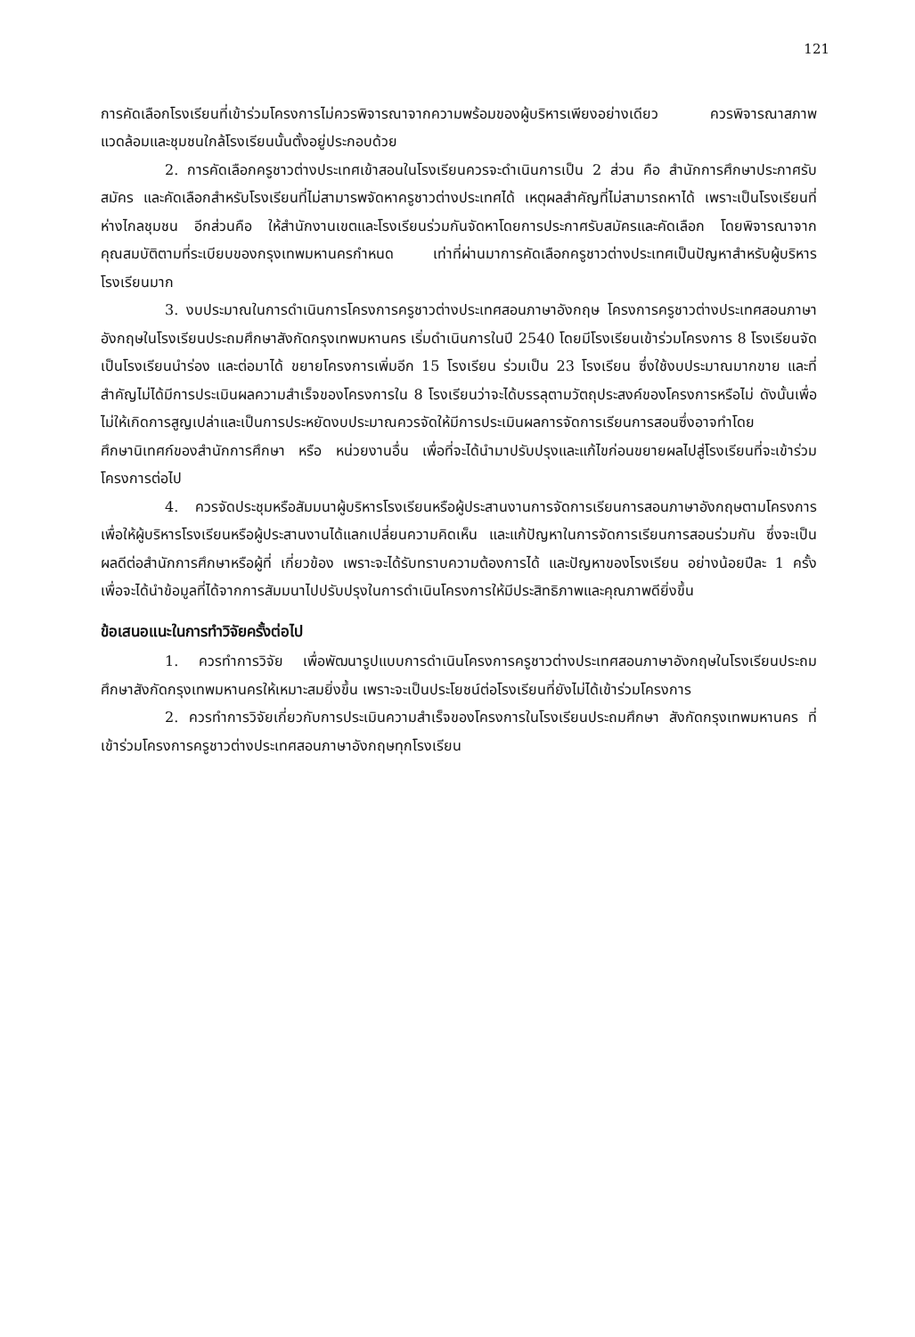121
การคัดเลือกโรงเรียนที่เข้าร่วมโครงการไม่ควรพิจารณาจากความพร้อมของผู้บริหารเพียงอย่างเดียว ควรพิจารณาสภาพแวดล้อมและชุมชนใกล้โรงเรียนนั้นตั้งอยู่ประกอบด้วย
2. การคัดเลือกครูชาวต่างประเทศเข้าสอนในโรงเรียนควรจะดำเนินการเป็น 2 ส่วน คือ สำนักการศึกษาประกาศรับสมัคร และคัดเลือกสำหรับโรงเรียนที่ไม่สามารพจัดหาครูชาวต่างประเทศได้ เหตุผลสำคัญที่ไม่สามารถหาได้ เพราะเป็นโรงเรียนที่ห่างไกลชุมชน อีกส่วนคือ ให้สำนักงานเขตและโรงเรียนร่วมกันจัดหาโดยการประกาศรับสมัครและคัดเลือก โดยพิจารณาจากคุณสมบัติตามที่ระเบียบของกรุงเทพมหานครกำหนด เท่าที่ผ่านมาการคัดเลือกครูชาวต่างประเทศเป็นปัญหาสำหรับผู้บริหารโรงเรียนมาก
3. งบประมาณในการดำเนินการโครงการครูชาวต่างประเทศสอนภาษาอังกฤษ โครงการครูชาวต่างประเทศสอนภาษาอังกฤษในโรงเรียนประถมศึกษาสังกัดกรุงเทพมหานคร เริ่มดำเนินการในปี 2540 โดยมีโรงเรียนเข้าร่วมโครงการ 8 โรงเรียนจัดเป็นโรงเรียนนำร่อง และต่อมาได้ ขยายโครงการเพิ่มอีก 15 โรงเรียน ร่วมเป็น 23 โรงเรียน ซึ่งใช้งบประมาณมากขาย และที่สำคัญไม่ได้มีการประเมินผลความสำเร็จของโครงการใน 8 โรงเรียนว่าจะได้บรรลุตามวัตถุประสงค์ของโครงการหรือไม่ ดังนั้นเพื่อไม่ให้เกิดการสูญเปล่าและเป็นการประหยัดงบประมาณควรจัดให้มีการประเมินผลการจัดการเรียนการสอนซึ่งอาจทำโดยศึกษานิเทศก์ของสำนักการศึกษา หรือ หน่วยงานอื่น เพื่อที่จะได้นำมาปรับปรุงและแก้ไขก่อนขยายผลไปสู่โรงเรียนที่จะเข้าร่วมโครงการต่อไป
4. ควรจัดประชุมหรือสัมมนาผู้บริหารโรงเรียนหรือผู้ประสานงานการจัดการเรียนการสอนภาษาอังกฤษตามโครงการ เพื่อให้ผู้บริหารโรงเรียนหรือผู้ประสานงานได้แลกเปลี่ยนความคิดเห็น และแก้ปัญหาในการจัดการเรียนการสอนร่วมกัน ซึ่งจะเป็นผลดีต่อสำนักการศึกษาหรือผู้ที่ เกี่ยวข้อง เพราะจะได้รับทราบความต้องการได้ และปัญหาของโรงเรียน อย่างน้อยปีละ 1 ครั้ง เพื่อจะได้นำข้อมูลที่ได้จากการสัมมนาไปปรับปรุงในการดำเนินโครงการให้มีประสิทธิภาพและคุณภาพดียิ่งขึ้น
ข้อเสนอแนะในการทำวิจัยครั้งต่อไป
1. ควรทำการวิจัย เพื่อพัฒนารูปแบบการดำเนินโครงการครูชาวต่างประเทศสอนภาษาอังกฤษในโรงเรียนประถมศึกษาสังกัดกรุงเทพมหานครให้เหมาะสมยิ่งขึ้น เพราะจะเป็นประโยชน์ต่อโรงเรียนที่ยังไม่ได้เข้าร่วมโครงการ
2. ควรทำการวิจัยเกี่ยวกับการประเมินความสำเร็จของโครงการในโรงเรียนประถมศึกษา สังกัดกรุงเทพมหานคร ที่เข้าร่วมโครงการครูชาวต่างประเทศสอนภาษาอังกฤษทุกโรงเรียน